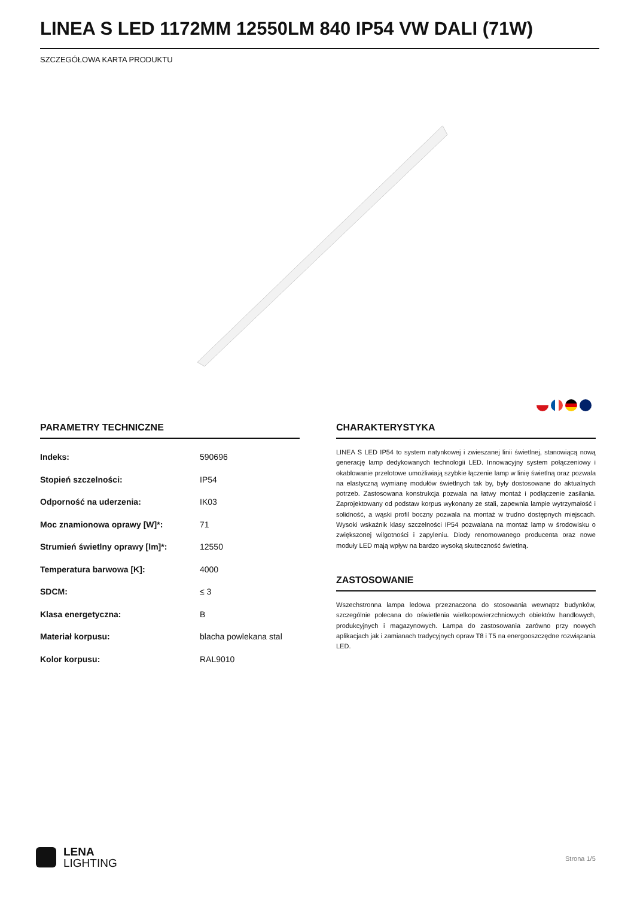LINEA S LED 1172MM 12550LM 840 IP54 VW DALI (71W)
SZCZEGÓŁOWA KARTA PRODUKTU
PARAMETRY TECHNICZNE
| Indeks: | 590696 |
| Stopień szczelności: | IP54 |
| Odporność na uderzenia: | IK03 |
| Moc znamionowa oprawy [W]*: | 71 |
| Strumień świetlny oprawy [lm]*: | 12550 |
| Temperatura barwowa [K]: | 4000 |
| SDCM: | ≤ 3 |
| Klasa energetyczna: | B |
| Materiał korpusu: | blacha powlekana stal |
| Kolor korpusu: | RAL9010 |
CHARAKTERYSTYKA
LINEA S LED IP54 to system natynkowej i zwieszanej linii świetlnej, stanowiącą nową generację lamp dedykowanych technologii LED. Innowacyjny system połączeniowy i okablowanie przelotowe umożliwiają szybkie łączenie lamp w linię świetlną oraz pozwala na elastyczną wymianę modułów świetlnych tak by, były dostosowane do aktualnych potrzeb. Zastosowana konstrukcja pozwala na łatwy montaż i podłączenie zasilania. Zaprojektowany od podstaw korpus wykonany ze stali, zapewnia lampie wytrzymałość i solidność, a wąski profil boczny pozwala na montaż w trudno dostępnych miejscach. Wysoki wskaźnik klasy szczelności IP54 pozwalana na montaż lamp w środowisku o zwiększonej wilgotności i zapyleniu. Diody renomowanego producenta oraz nowe moduły LED mają wpływ na bardzo wysoką skuteczność świetlną.
ZASTOSOWANIE
Wszechstronna lampa ledowa przeznaczona do stosowania wewnątrz budynków, szczególnie polecana do oświetlenia wielkopowierzchniowych obiektów handlowych, produkcyjnych i magazynowych. Lampa do zastosowania zarówno przy nowych aplikacjach jak i zamianach tradycyjnych opraw T8 i T5 na energooszczędne rozwiązania LED.
LENA
LIGHTING
Strona 1/5